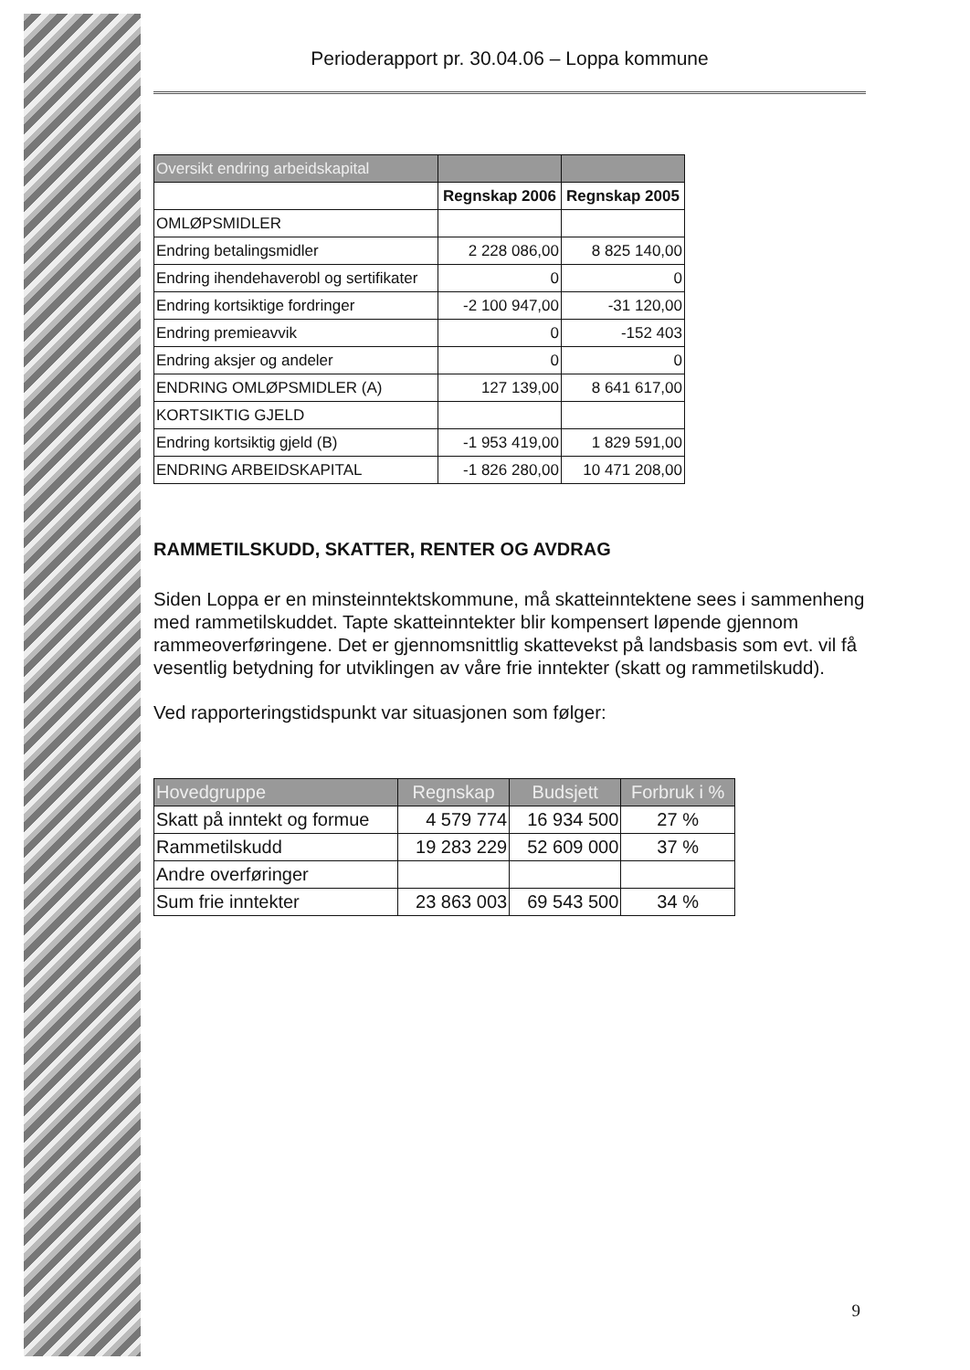Perioderapport pr. 30.04.06 – Loppa kommune
| Oversikt endring arbeidskapital | | |
| --- | --- | --- |
| | Regnskap 2006 | Regnskap 2005 |
| OMLØPSMIDLER | | |
| Endring betalingsmidler | 2 228 086,00 | 8 825 140,00 |
| Endring ihendehaverobl og sertifikater | 0 | 0 |
| Endring kortsiktige fordringer | -2 100 947,00 | -31 120,00 |
| Endring premieavvik | 0 | -152 403 |
| Endring aksjer og andeler | 0 | 0 |
| ENDRING OMLØPSMIDLER (A) | 127 139,00 | 8 641 617,00 |
| KORTSIKTIG GJELD | | |
| Endring kortsiktig gjeld (B) | -1 953 419,00 | 1 829 591,00 |
| ENDRING ARBEIDSKAPITAL | -1 826 280,00 | 10 471 208,00 |
RAMMETILSKUDD, SKATTER, RENTER OG AVDRAG
Siden Loppa er en minsteinntektskommune, må skatteinntektene sees i sammenheng med rammetilskuddet. Tapte skatteinntekter blir kompensert løpende gjennom rammeoverføringene. Det er gjennomsnittlig skattevekst på landsbasis som evt. vil få vesentlig betydning for utviklingen av våre frie inntekter (skatt og rammetilskudd).
Ved rapporteringstidspunkt var situasjonen som følger:
| Hovedgruppe | Regnskap | Budsjett | Forbruk i % |
| --- | --- | --- | --- |
| Skatt på inntekt og formue | 4 579 774 | 16 934 500 | 27 % |
| Rammetilskudd | 19 283 229 | 52 609 000 | 37 % |
| Andre overføringer | | | |
| Sum frie inntekter | 23 863 003 | 69 543 500 | 34 % |
9